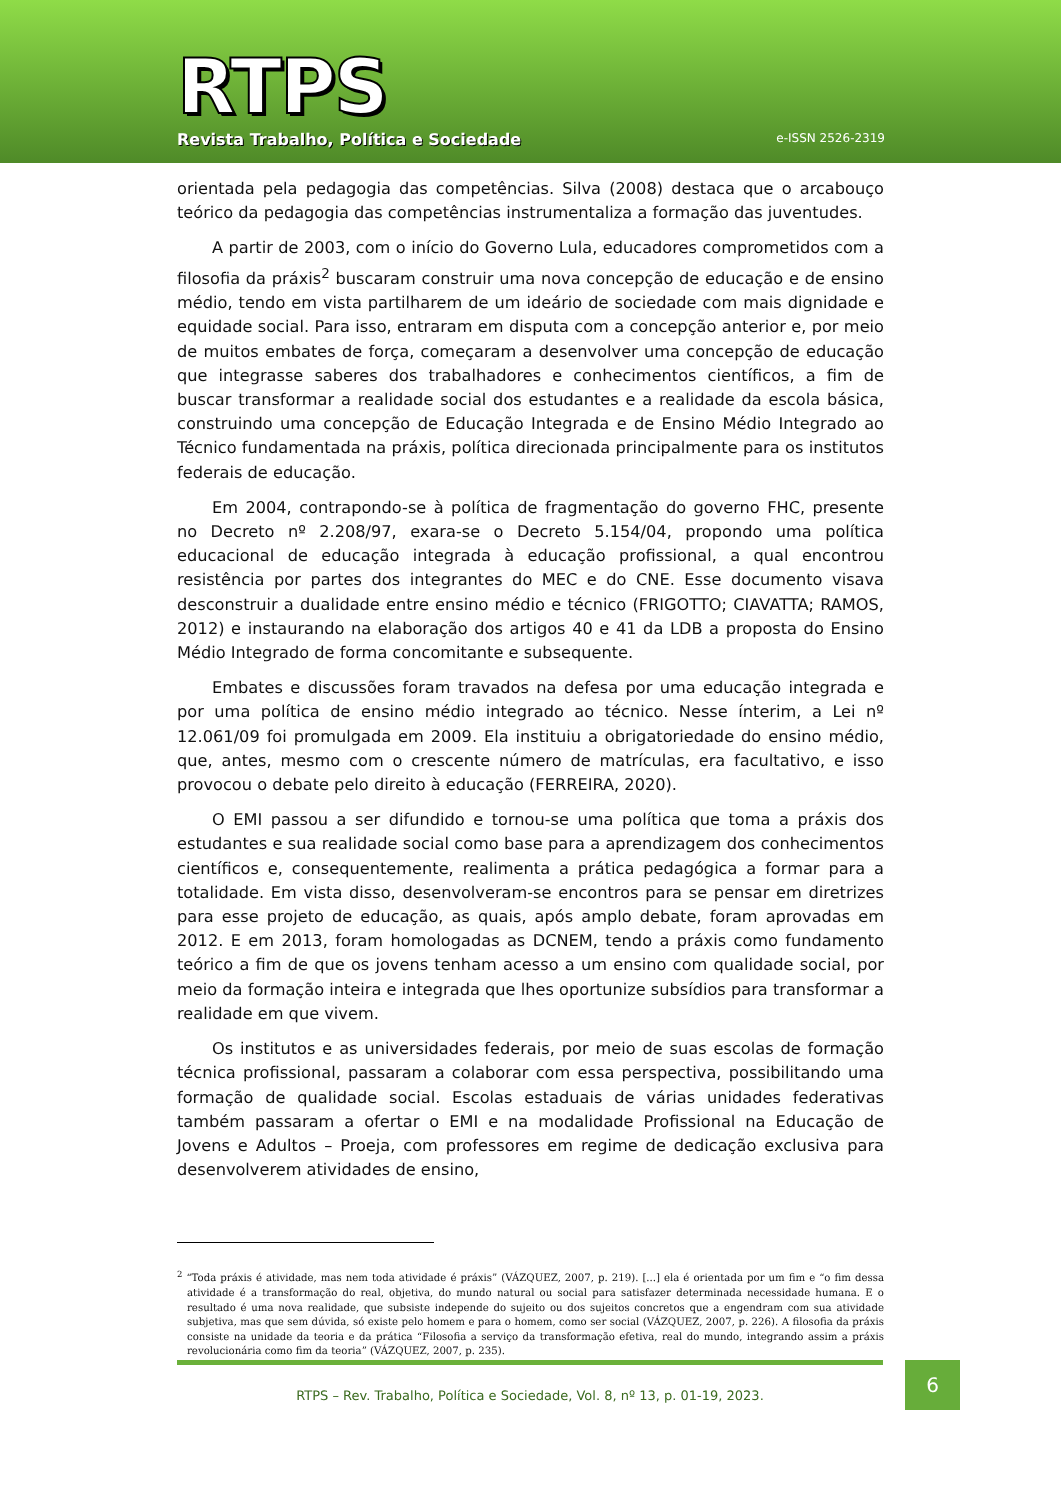RTPS
Revista Trabalho, Política e Sociedade
e-ISSN 2526-2319
orientada pela pedagogia das competências. Silva (2008) destaca que o arcabouço teórico da pedagogia das competências instrumentaliza a formação das juventudes.
A partir de 2003, com o início do Governo Lula, educadores comprometidos com a filosofia da práxis<sup>2</sup> buscaram construir uma nova concepção de educação e de ensino médio, tendo em vista partilharem de um ideário de sociedade com mais dignidade e equidade social. Para isso, entraram em disputa com a concepção anterior e, por meio de muitos embates de força, começaram a desenvolver uma concepção de educação que integrasse saberes dos trabalhadores e conhecimentos científicos, a fim de buscar transformar a realidade social dos estudantes e a realidade da escola básica, construindo uma concepção de Educação Integrada e de Ensino Médio Integrado ao Técnico fundamentada na práxis, política direcionada principalmente para os institutos federais de educação.
Em 2004, contrapondo-se à política de fragmentação do governo FHC, presente no Decreto nº 2.208/97, exara-se o Decreto 5.154/04, propondo uma política educacional de educação integrada à educação profissional, a qual encontrou resistência por partes dos integrantes do MEC e do CNE. Esse documento visava desconstruir a dualidade entre ensino médio e técnico (FRIGOTTO; CIAVATTA; RAMOS, 2012) e instaurando na elaboração dos artigos 40 e 41 da LDB a proposta do Ensino Médio Integrado de forma concomitante e subsequente.
Embates e discussões foram travados na defesa por uma educação integrada e por uma política de ensino médio integrado ao técnico. Nesse ínterim, a Lei nº 12.061/09 foi promulgada em 2009. Ela instituiu a obrigatoriedade do ensino médio, que, antes, mesmo com o crescente número de matrículas, era facultativo, e isso provocou o debate pelo direito à educação (FERREIRA, 2020).
O EMI passou a ser difundido e tornou-se uma política que toma a práxis dos estudantes e sua realidade social como base para a aprendizagem dos conhecimentos científicos e, consequentemente, realimenta a prática pedagógica a formar para a totalidade. Em vista disso, desenvolveram-se encontros para se pensar em diretrizes para esse projeto de educação, as quais, após amplo debate, foram aprovadas em 2012. E em 2013, foram homologadas as DCNEM, tendo a práxis como fundamento teórico a fim de que os jovens tenham acesso a um ensino com qualidade social, por meio da formação inteira e integrada que lhes oportunize subsídios para transformar a realidade em que vivem.
Os institutos e as universidades federais, por meio de suas escolas de formação técnica profissional, passaram a colaborar com essa perspectiva, possibilitando uma formação de qualidade social. Escolas estaduais de várias unidades federativas também passaram a ofertar o EMI e na modalidade Profissional na Educação de Jovens e Adultos – Proeja, com professores em regime de dedicação exclusiva para desenvolverem atividades de ensino,
<sup>2</sup> “Toda práxis é atividade, mas nem toda atividade é práxis” (VÁZQUEZ, 2007, p. 219). [...] ela é orientada por um fim e “o fim dessa atividade é a transformação do real, objetiva, do mundo natural ou social para satisfazer determinada necessidade humana. E o resultado é uma nova realidade, que subsiste independe do sujeito ou dos sujeitos concretos que a engendram com sua atividade subjetiva, mas que sem dúvida, só existe pelo homem e para o homem, como ser social (VÁZQUEZ, 2007, p. 226). A filosofia da práxis consiste na unidade da teoria e da prática “Filosofia a serviço da transformação efetiva, real do mundo, integrando assim a práxis revolucionária como fim da teoria” (VÁZQUEZ, 2007, p. 235).
RTPS – Rev. Trabalho, Política e Sociedade, Vol. 8, nº 13, p. 01-19, 2023.
6